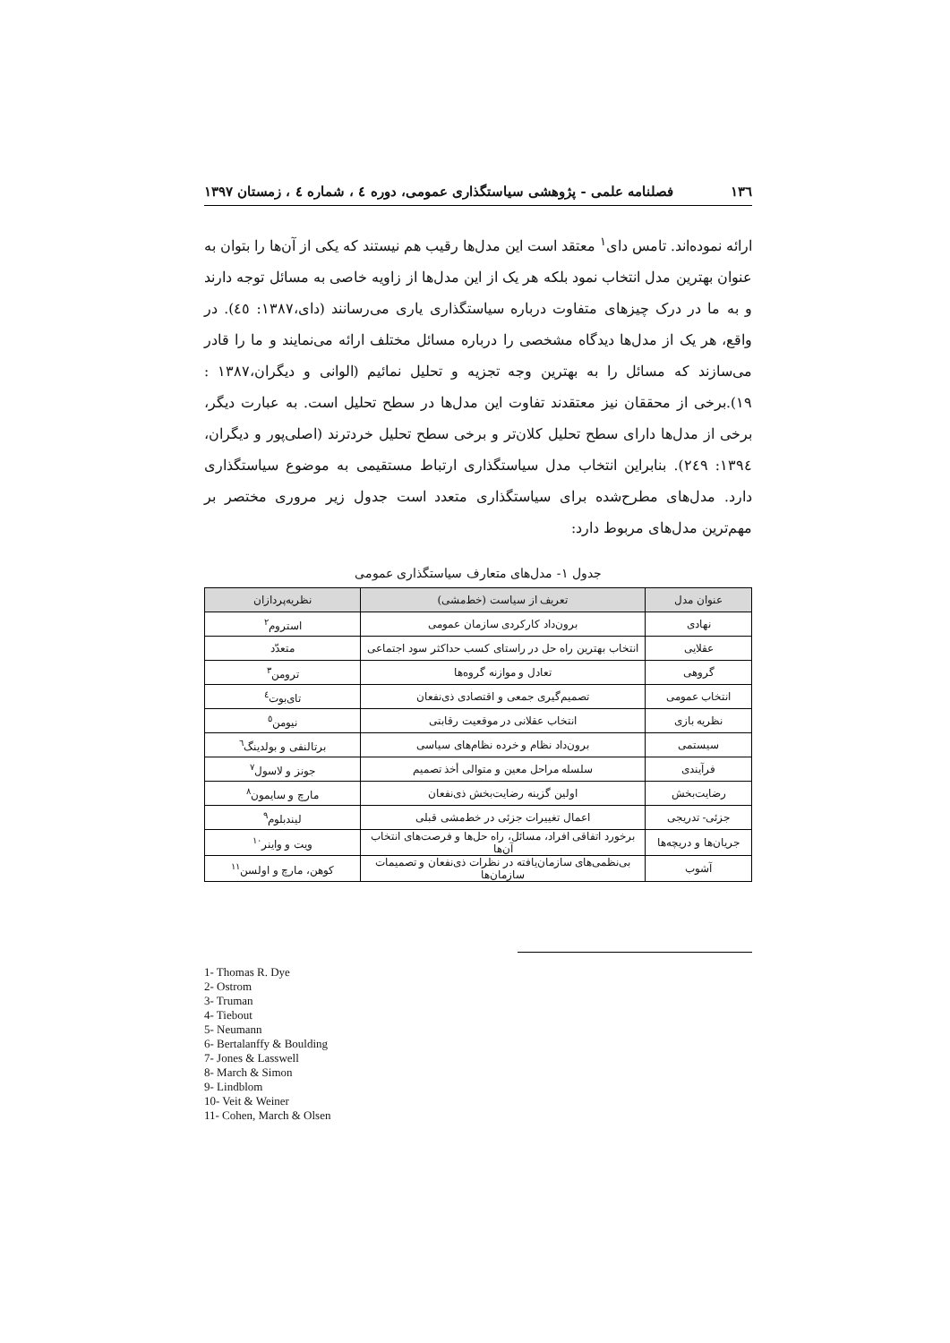۱۳٦ فصلنامه علمی - پژوهشی سیاستگذاری عمومی، دوره ٤ ، شماره ٤ ، زمستان ۱۳۹۷
ارائه نموده‌اند. تامس دای<sup>۱</sup> معتقد است این مدل‌ها رقیب هم نیستند که یکی از آن‌ها را بتوان به عنوان بهترین مدل انتخاب نمود بلکه هر یک از این مدل‌ها از زاویه خاصی به مسائل توجه دارند و به ما در درک چیزهای متفاوت درباره سیاستگذاری یاری می‌رسانند (دای،۱۳۸۷: ٤٥). در واقع، هر یک از مدل‌ها دیدگاه مشخصی را درباره مسائل مختلف ارائه می‌نمایند و ما را قادر می‌سازند که مسائل را به بهترین وجه تجزیه و تحلیل نمائیم (الوانی و دیگران،۱۳۸۷ : ۱۹).برخی از محققان نیز معتقدند تفاوت این مدل‌ها در سطح تحلیل است. به عبارت دیگر، برخی از مدل‌ها دارای سطح تحلیل کلان‌تر و برخی سطح تحلیل خردترند (اصلی‌پور و دیگران، ۱۳۹٤: ۲٤۹). بنابراین انتخاب مدل سیاستگذاری ارتباط مستقیمی به موضوع سیاستگذاری دارد. مدل‌های مطرح‌شده برای سیاستگذاری متعدد است جدول زیر مروری مختصر بر مهم‌ترین مدل‌های مربوط دارد:
جدول ۱- مدل‌های متعارف سیاستگذاری عمومی
| عنوان مدل | تعریف از سیاست (خط‌مشی) | نظریه‌پردازان |
| --- | --- | --- |
| نهادی | برون‌داد کارکردی سازمان عمومی | استروم<sup>۲</sup> |
| عقلایی | انتخاب بهترین راه حل در راستای کسب حداکثر سود اجتماعی | متعدّد |
| گروهی | تعادل و موازنه گروه‌ها | ترومن<sup>۳</sup> |
| انتخاب عمومی | تصمیم‌گیری جمعی و اقتصادی ذی‌نفعان | تای‌بوت<sup>٤</sup> |
| نظریه بازی | انتخاب عقلانی در موقعیت رقابتی | نیومن<sup>٥</sup> |
| سیستمی | برون‌داد نظام و خرده نظام‌های سیاسی | برتالنفی و بولدینگ<sup>٦</sup> |
| فرآیندی | سلسله مراحل معین و متوالی أخذ تصمیم | جونز و لاسول<sup>۷</sup> |
| رضایت‌بخش | اولین گزینه رضایت‌بخش ذی‌نفعان | مارچ و سایمون<sup>۸</sup> |
| جزئی- تدریجی | اعمال تغییرات جزئی در خط‌مشی قبلی | لیندبلوم<sup>۹</sup> |
| جریان‌ها و دریچه‌ها | برخورد اتفاقی افراد، مسائل، راه حل‌ها و فرصت‌های انتخاب آن‌ها | ویت و واینر<sup>۱۰</sup> |
| آشوب | بی‌نظمی‌های سازمان‌یافته در نظرات ذی‌نفعان و تصمیمات سازمان‌ها | کوهن، مارچ و اولسن<sup>۱۱</sup> |
1- Thomas R. Dye
2- Ostrom
3- Truman
4- Tiebout
5- Neumann
6- Bertalanffy & Boulding
7- Jones & Lasswell
8- March & Simon
9- Lindblom
10- Veit & Weiner
11- Cohen, March & Olsen